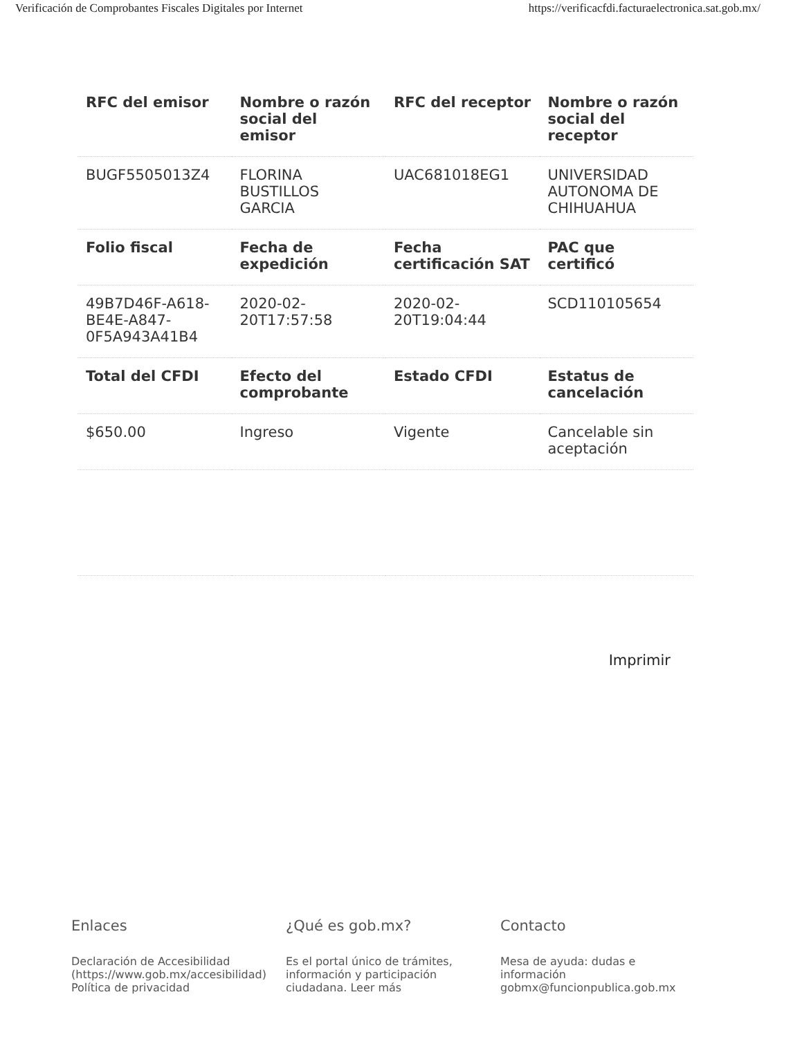Verificación de Comprobantes Fiscales Digitales por Internet https://verificacfdi.facturaelectronica.sat.gob.mx/
| RFC del emisor | Nombre o razón social del emisor | RFC del receptor | Nombre o razón social del receptor |
| --- | --- | --- | --- |
| BUGF5505013Z4 | FLORINA BUSTILLOS GARCIA | UAC681018EG1 | UNIVERSIDAD AUTONOMA DE CHIHUAHUA |
| Folio fiscal | Fecha de expedición | Fecha certificación SAT | PAC que certificó |
| 49B7D46F-A618-BE4E-A847-0F5A943A41B4 | 2020-02-20T17:57:58 | 2020-02-20T19:04:44 | SCD110105654 |
| Total del CFDI | Efecto del comprobante | Estado CFDI | Estatus de cancelación |
| $650.00 | Ingreso | Vigente | Cancelable sin aceptación |
Imprimir
Enlaces
Declaración de Accesibilidad (https://www.gob.mx/accesibilidad)
Política de privacidad
¿Qué es gob.mx?
Es el portal único de trámites, información y participación ciudadana. Leer más
Contacto
Mesa de ayuda: dudas e información gobmx@funcionpublica.gob.mx